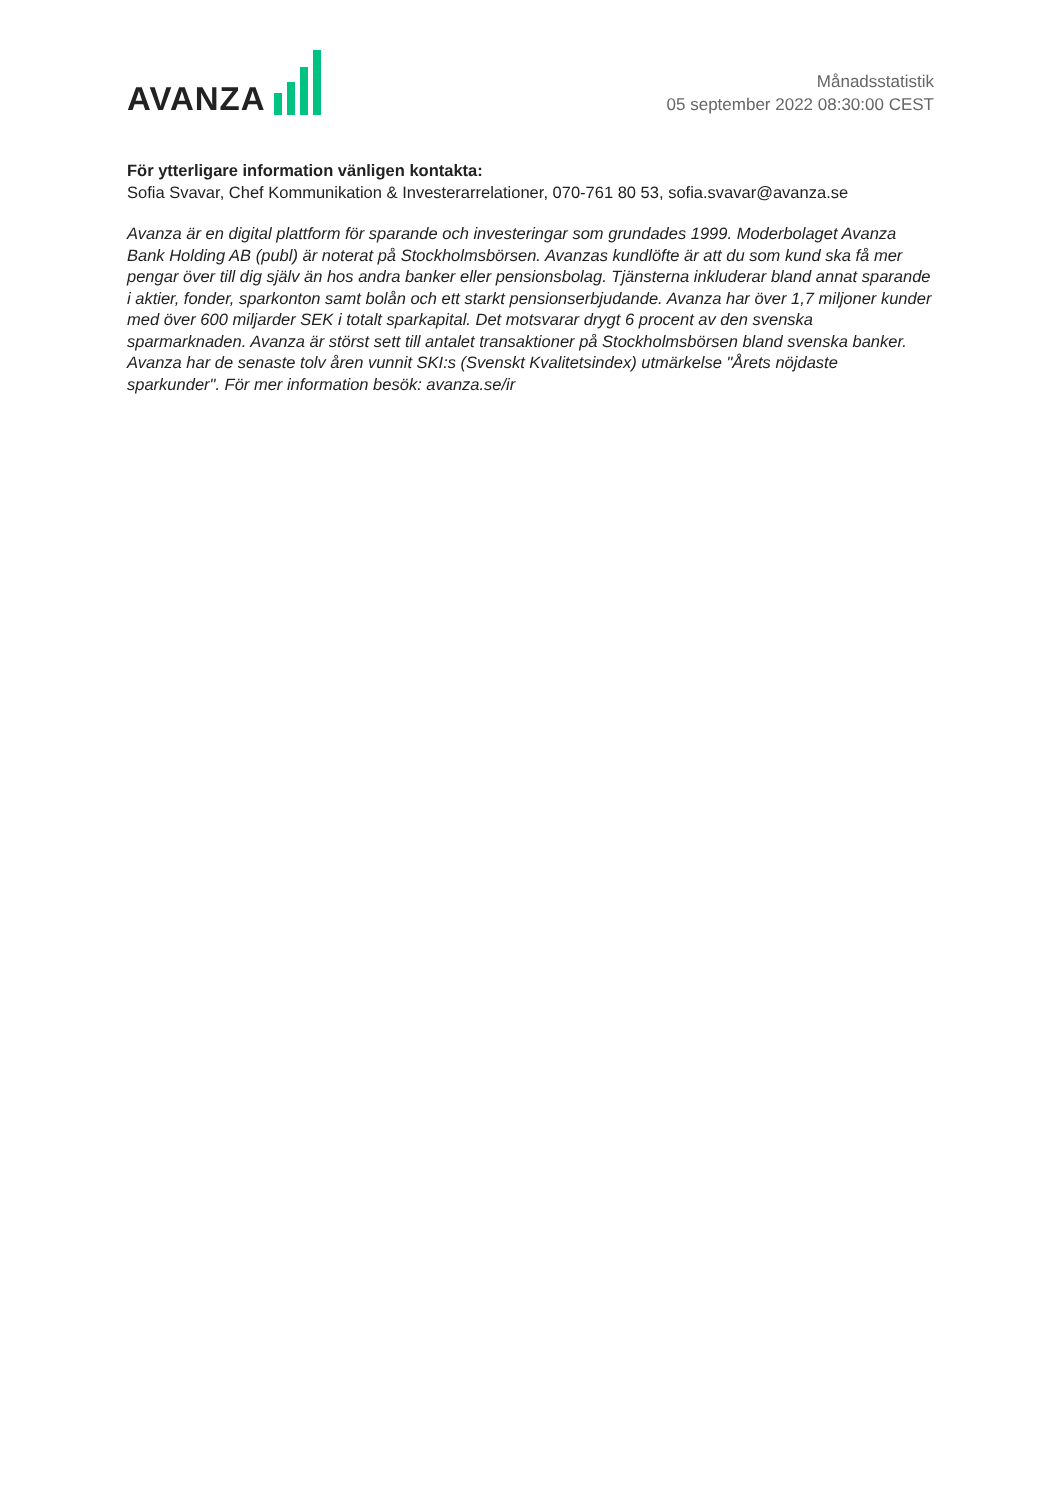AVANZA
Månadsstatistik
05 september 2022 08:30:00 CEST
För ytterligare information vänligen kontakta:
Sofia Svavar, Chef Kommunikation & Investerarrelationer, 070-761 80 53, sofia.svavar@avanza.se
Avanza är en digital plattform för sparande och investeringar som grundades 1999. Moderbolaget Avanza Bank Holding AB (publ) är noterat på Stockholmsbörsen. Avanzas kundlöfte är att du som kund ska få mer pengar över till dig själv än hos andra banker eller pensionsbolag. Tjänsterna inkluderar bland annat sparande i aktier, fonder, sparkonton samt bolån och ett starkt pensionserbjudande. Avanza har över 1,7 miljoner kunder med över 600 miljarder SEK i totalt sparkapital. Det motsvarar drygt 6 procent av den svenska sparmarknaden. Avanza är störst sett till antalet transaktioner på Stockholmsbörsen bland svenska banker. Avanza har de senaste tolv åren vunnit SKI:s (Svenskt Kvalitetsindex) utmärkelse "Årets nöjdaste sparkunder". För mer information besök: avanza.se/ir